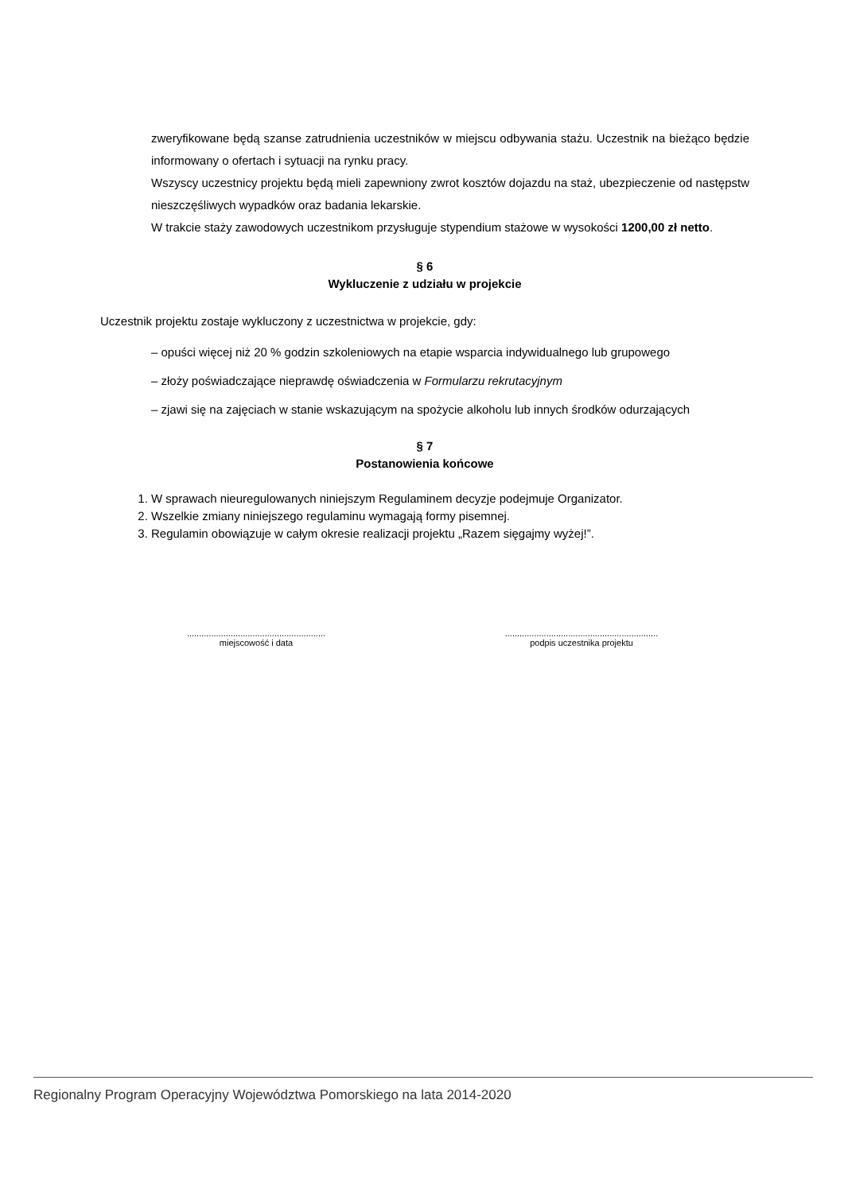zweryfikowane będą szanse zatrudnienia uczestników w miejscu odbywania stażu. Uczestnik na bieżąco będzie informowany o ofertach i sytuacji na rynku pracy.
Wszyscy uczestnicy projektu będą mieli zapewniony zwrot kosztów dojazdu na staż, ubezpieczenie od następstw nieszczęśliwych wypadków oraz badania lekarskie.
W trakcie staży zawodowych uczestnikom przysługuje stypendium stażowe w wysokości 1200,00 zł netto.
§ 6
Wykluczenie z udziału w projekcie
Uczestnik projektu zostaje wykluczony z uczestnictwa w projekcie, gdy:
– opuści więcej niż 20 % godzin szkoleniowych na etapie wsparcia indywidualnego lub grupowego
– złoży poświadczające nieprawdę oświadczenia w Formularzu rekrutacyjnym
– zjawi się na zajęciach w stanie wskazującym na spożycie alkoholu lub innych środków odurzających
§ 7
Postanowienia końcowe
1. W sprawach nieuregulowanych niniejszym Regulaminem decyzje podejmuje Organizator.
2. Wszelkie zmiany niniejszego regulaminu wymagają formy pisemnej.
3. Regulamin obowiązuje w całym okresie realizacji projektu „Razem sięgajmy wyżej!”.
.........................................................
miejscowość i data
...............................................................
podpis uczestnika projektu
Regionalny Program Operacyjny Województwa Pomorskiego na lata 2014-2020